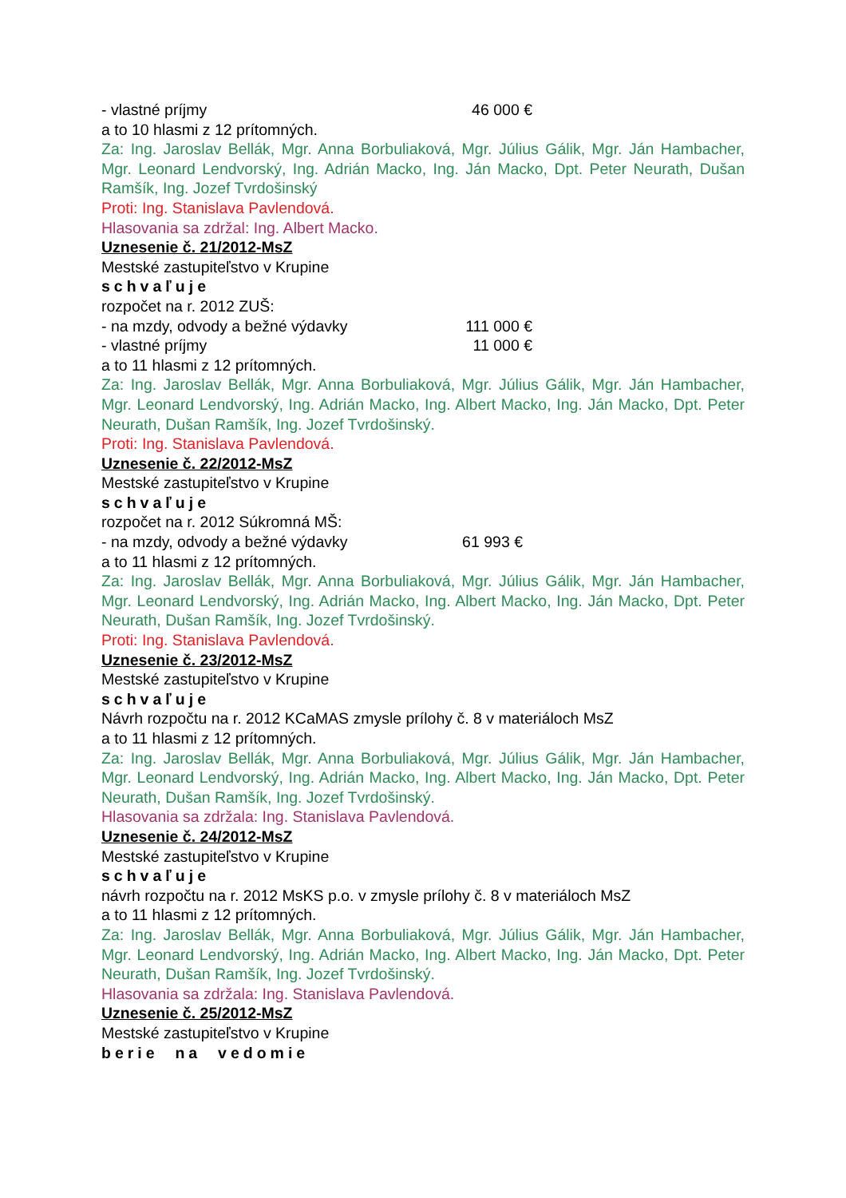- vlastné príjmy 46 000 €
a to 10 hlasmi z 12 prítomných.
Za: Ing. Jaroslav Bellák, Mgr. Anna Borbuliaková, Mgr. Július Gálik, Mgr. Ján Hambacher, Mgr. Leonard Lendvorský, Ing. Adrián Macko, Ing. Ján Macko, Dpt. Peter Neurath, Dušan Ramšík, Ing. Jozef Tvrdošinský
Proti: Ing. Stanislava Pavlendová.
Hlasovania sa zdržal: Ing. Albert Macko.
Uznesenie č. 21/2012-MsZ
Mestské zastupiteľstvo v Krupine
schvaľuje
rozpočet na r. 2012 ZUŠ:
- na mzdy, odvody a bežné výdavky 111 000 €
- vlastné príjmy 11 000 €
a to 11 hlasmi z 12 prítomných.
Za: Ing. Jaroslav Bellák, Mgr. Anna Borbuliaková, Mgr. Július Gálik, Mgr. Ján Hambacher, Mgr. Leonard Lendvorský, Ing. Adrián Macko, Ing. Albert Macko, Ing. Ján Macko, Dpt. Peter Neurath, Dušan Ramšík, Ing. Jozef Tvrdošinský.
Proti: Ing. Stanislava Pavlendová.
Uznesenie č. 22/2012-MsZ
Mestské zastupiteľstvo v Krupine
schvaľuje
rozpočet na r. 2012 Súkromná MŠ:
- na mzdy, odvody a bežné výdavky 61 993 €
a to 11 hlasmi z 12 prítomných.
Za: Ing. Jaroslav Bellák, Mgr. Anna Borbuliaková, Mgr. Július Gálik, Mgr. Ján Hambacher, Mgr. Leonard Lendvorský, Ing. Adrián Macko, Ing. Albert Macko, Ing. Ján Macko, Dpt. Peter Neurath, Dušan Ramšík, Ing. Jozef Tvrdošinský.
Proti: Ing. Stanislava Pavlendová.
Uznesenie č. 23/2012-MsZ
Mestské zastupiteľstvo v Krupine
schvaľuje
Návrh rozpočtu na r. 2012 KCaMAS zmysle prílohy č. 8 v materiáloch MsZ
a to 11 hlasmi z 12 prítomných.
Za: Ing. Jaroslav Bellák, Mgr. Anna Borbuliaková, Mgr. Július Gálik, Mgr. Ján Hambacher, Mgr. Leonard Lendvorský, Ing. Adrián Macko, Ing. Albert Macko, Ing. Ján Macko, Dpt. Peter Neurath, Dušan Ramšík, Ing. Jozef Tvrdošinský.
Hlasovania sa zdržala: Ing. Stanislava Pavlendová.
Uznesenie č. 24/2012-MsZ
Mestské zastupiteľstvo v Krupine
schvaľuje
návrh rozpočtu na r. 2012 MsKS p.o. v zmysle prílohy č. 8 v materiáloch MsZ
a to 11 hlasmi z 12 prítomných.
Za: Ing. Jaroslav Bellák, Mgr. Anna Borbuliaková, Mgr. Július Gálik, Mgr. Ján Hambacher, Mgr. Leonard Lendvorský, Ing. Adrián Macko, Ing. Albert Macko, Ing. Ján Macko, Dpt. Peter Neurath, Dušan Ramšík, Ing. Jozef Tvrdošinský.
Hlasovania sa zdržala: Ing. Stanislava Pavlendová.
Uznesenie č. 25/2012-MsZ
Mestské zastupiteľstvo v Krupine
berie na vedomie